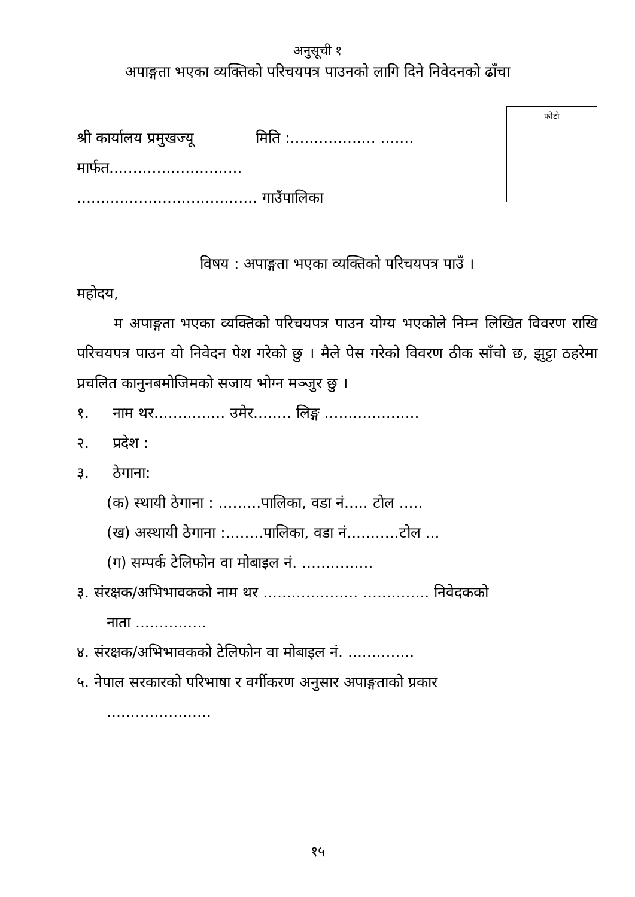अनुसूची १
अपाङ्गता भएका व्यक्तिको परिचयपत्र पाउनको लागि दिने निवेदनको ढाँचा
फोटो
श्री कार्यालय प्रमुखज्यू मिति :.................. .......
मार्फत............................
...................................... गाउँपालिका
विषय : अपाङ्गता भएका व्यक्तिको परिचयपत्र पाउँ ।
महोदय,
म अपाङ्गता भएका व्यक्तिको परिचयपत्र पाउन योग्य भएकोले निम्न लिखित विवरण राखि परिचयपत्र पाउन यो निवेदन पेश गरेको छु । मैले पेस गरेको विवरण ठीक साँचो छ, झुट्टा ठहरेमा प्रचलित कानुनबमोजिमको सजाय भोग्न मञ्जुर छु ।
१. नाम थर............... उमेर........ लिङ्ग ....................
२. प्रदेश :
३. ठेगाना:
(क) स्थायी ठेगाना : .........पालिका, वडा नं..... टोल .....
(ख) अस्थायी ठेगाना :........पालिका, वडा नं...........टोल ...
(ग) सम्पर्क टेलिफोन वा मोबाइल नं. ...............
३. संरक्षक/अभिभावकको नाम थर .................... .............. निवेदकको
नाता ...............
४. संरक्षक/अभिभावकको टेलिफोन वा मोबाइल नं. ..............
५. नेपाल सरकारको परिभाषा र वर्गीकरण अनुसार अपाङ्गताको प्रकार
......................
१५